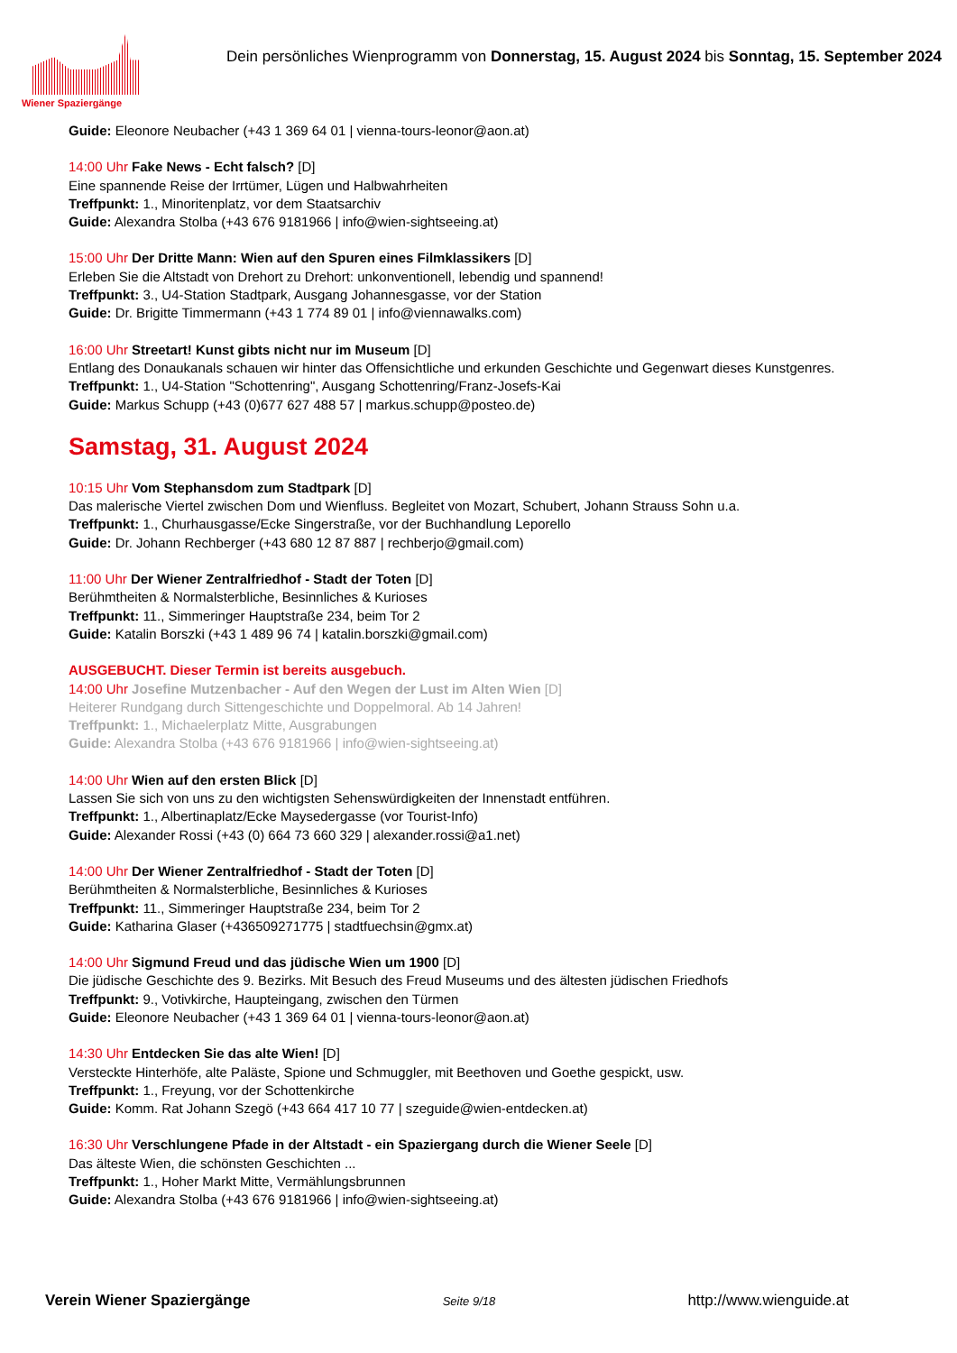Wiener Spaziergänge
Dein persönliches Wienprogramm von Donnerstag, 15. August 2024 bis Sonntag, 15. September 2024
Guide: Eleonore Neubacher (+43 1 369 64 01 | vienna-tours-leonor@aon.at)
14:00 Uhr Fake News - Echt falsch? [D]
Eine spannende Reise der Irrtümer, Lügen und Halbwahrheiten
Treffpunkt: 1., Minoritenplatz, vor dem Staatsarchiv
Guide: Alexandra Stolba (+43 676 9181966 | info@wien-sightseeing.at)
15:00 Uhr Der Dritte Mann: Wien auf den Spuren eines Filmklassikers [D]
Erleben Sie die Altstadt von Drehort zu Drehort: unkonventionell, lebendig und spannend!
Treffpunkt: 3., U4-Station Stadtpark, Ausgang Johannesgasse, vor der Station
Guide: Dr. Brigitte Timmermann (+43 1 774 89 01 | info@viennawalks.com)
16:00 Uhr Streetart! Kunst gibts nicht nur im Museum [D]
Entlang des Donaukanals schauen wir hinter das Offensichtliche und erkunden Geschichte und Gegenwart dieses Kunstgenres.
Treffpunkt: 1., U4-Station "Schottenring", Ausgang Schottenring/Franz-Josefs-Kai
Guide: Markus Schupp (+43 (0)677 627 488 57 | markus.schupp@posteo.de)
Samstag, 31. August 2024
10:15 Uhr Vom Stephansdom zum Stadtpark [D]
Das malerische Viertel zwischen Dom und Wienfluss. Begleitet von Mozart, Schubert, Johann Strauss Sohn u.a.
Treffpunkt: 1., Churhausgasse/Ecke Singerstraße, vor der Buchhandlung Leporello
Guide: Dr. Johann Rechberger (+43 680 12 87 887 | rechberjo@gmail.com)
11:00 Uhr Der Wiener Zentralfriedhof - Stadt der Toten [D]
Berühmtheiten & Normalsterbliche, Besinnliches & Kurioses
Treffpunkt: 11., Simmeringer Hauptstraße 234, beim Tor 2
Guide: Katalin Borszki (+43 1 489 96 74 | katalin.borszki@gmail.com)
AUSGEBUCHT. Dieser Termin ist bereits ausgebuch.
14:00 Uhr Josefine Mutzenbacher - Auf den Wegen der Lust im Alten Wien [D]
Heiterer Rundgang durch Sittengeschichte und Doppelmoral. Ab 14 Jahren!
Treffpunkt: 1., Michaelerplatz Mitte, Ausgrabungen
Guide: Alexandra Stolba (+43 676 9181966 | info@wien-sightseeing.at)
14:00 Uhr Wien auf den ersten Blick [D]
Lassen Sie sich von uns zu den wichtigsten Sehenswürdigkeiten der Innenstadt entführen.
Treffpunkt: 1., Albertinaplatz/Ecke Maysedergasse (vor Tourist-Info)
Guide: Alexander Rossi (+43 (0) 664 73 660 329 | alexander.rossi@a1.net)
14:00 Uhr Der Wiener Zentralfriedhof - Stadt der Toten [D]
Berühmtheiten & Normalsterbliche, Besinnliches & Kurioses
Treffpunkt: 11., Simmeringer Hauptstraße 234, beim Tor 2
Guide: Katharina Glaser (+436509271775 | stadtfuechsin@gmx.at)
14:00 Uhr Sigmund Freud und das jüdische Wien um 1900 [D]
Die jüdische Geschichte des 9. Bezirks. Mit Besuch des Freud Museums und des ältesten jüdischen Friedhofs
Treffpunkt: 9., Votivkirche, Haupteingang, zwischen den Türmen
Guide: Eleonore Neubacher (+43 1 369 64 01 | vienna-tours-leonor@aon.at)
14:30 Uhr Entdecken Sie das alte Wien! [D]
Versteckte Hinterhöfe, alte Paläste, Spione und Schmuggler, mit Beethoven und Goethe gespickt, usw.
Treffpunkt: 1., Freyung, vor der Schottenkirche
Guide: Komm. Rat Johann Szegö (+43 664 417 10 77 | szeguide@wien-entdecken.at)
16:30 Uhr Verschlungene Pfade in der Altstadt - ein Spaziergang durch die Wiener Seele [D]
Das älteste Wien, die schönsten Geschichten ...
Treffpunkt: 1., Hoher Markt Mitte, Vermählungsbrunnen
Guide: Alexandra Stolba (+43 676 9181966 | info@wien-sightseeing.at)
Verein Wiener Spaziergänge Seite 9/18 http://www.wienguide.at